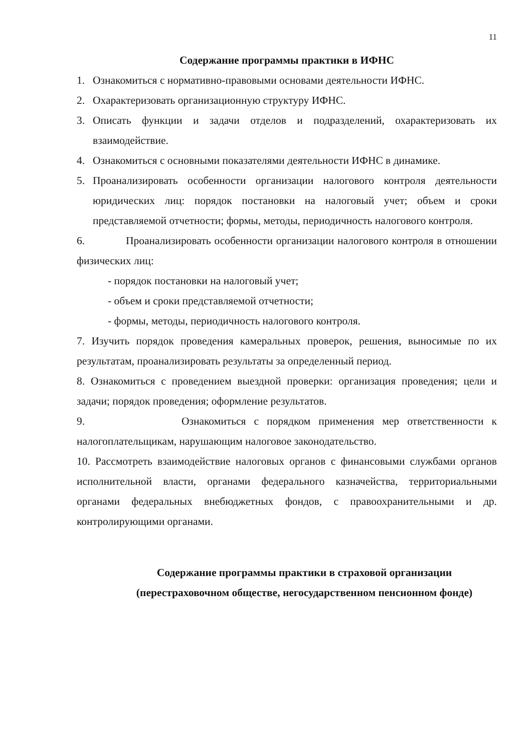11
Содержание программы практики в ИФНС
1. Ознакомиться с нормативно-правовыми основами деятельности ИФНС.
2. Охарактеризовать организационную структуру ИФНС.
3. Описать функции и задачи отделов и подразделений, охарактеризовать их взаимодействие.
4. Ознакомиться с основными показателями деятельности ИФНС в динамике.
5. Проанализировать особенности организации налогового контроля деятельности юридических лиц: порядок постановки на налоговый учет; объем и сроки представляемой отчетности; формы, методы, периодичность налогового контроля.
6. Проанализировать особенности организации налогового контроля в отношении физических лиц:
- порядок постановки на налоговый учет;
- объем и сроки представляемой отчетности;
- формы, методы, периодичность налогового контроля.
7. Изучить порядок проведения камеральных проверок, решения, выносимые по их результатам, проанализировать результаты за определенный период.
8. Ознакомиться с проведением выездной проверки: организация проведения; цели и задачи; порядок проведения; оформление результатов.
9. Ознакомиться с порядком применения мер ответственности к налогоплательщикам, нарушающим налоговое законодательство.
10. Рассмотреть взаимодействие налоговых органов с финансовыми службами органов исполнительной власти, органами федерального казначейства, территориальными органами федеральных внебюджетных фондов, с правоохранительными и др. контролирующими органами.
Содержание программы практики в страховой организации (перестраховочном обществе, негосударственном пенсионном фонде)